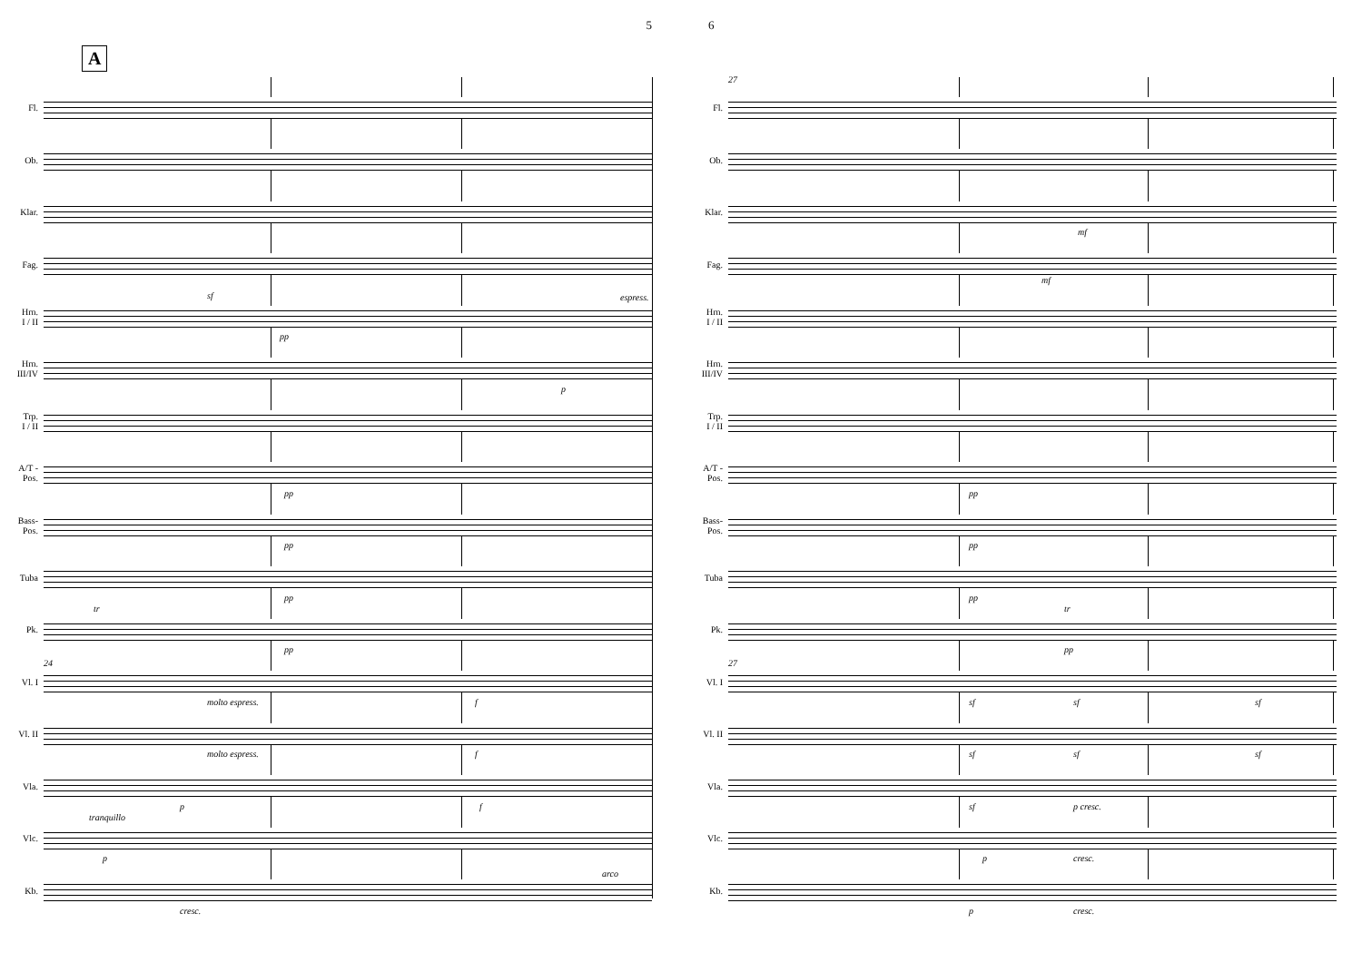5
A
Fl.
Ob.
Klar.
Fag.
Hrn.
I / II
sf
pp
espress.
Hrn.
III/IV
p
Trp.
I / II
A/T -
Pos.
pp
Bass-
Pos.
pp
Tuba
pp
Pk. tr
pp
Vl. I 24
molto espress. f
Vl. II
molto espress. f
Vla.
p f
Vlc. tranquillo
p
Kb.
cresc.
arco
6
Fl.
27
Ob.
Klar.
mf
Fag.
mf
Hrn.
I / II
Hrn.
III/IV
Trp.
I / II
A/T -
Pos.
pp
Bass-
Pos.
pp
Tuba
pp
Pk. tr
pp
Vl. I 27
sf sf sf
Vl. II
sf sf sf
Vla.
sf p cresc.
Vlc.
p cresc.
Kb.
p cresc.